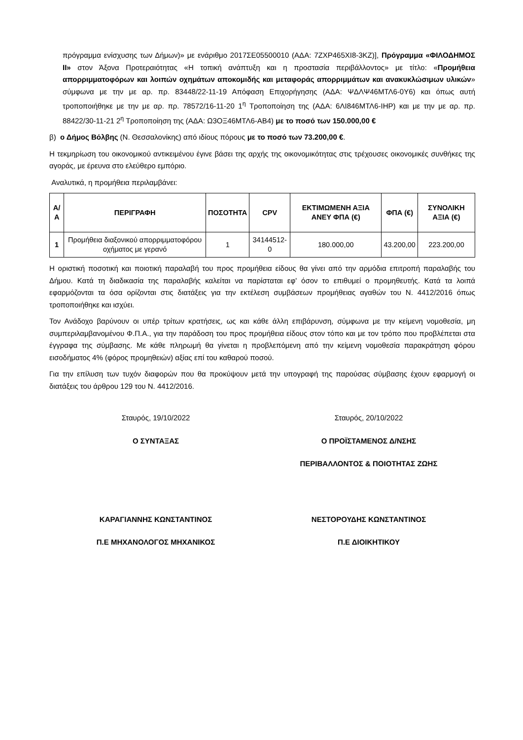πρόγραμμα ενίσχυσης των Δήμων)» με ενάριθμο 2017ΣΕ05500010 (ΑΔΑ: 7ΖΧΡ465ΧΙ8-3ΚΖ)], Πρόγραμμα «ΦΙΛΟΔΗΜΟΣ ΙΙ» στον Άξονα Προτεραιότητας «Η τοπική ανάπτυξη και η προστασία περιβάλλοντος» με τίτλο: «Προμήθεια απορριμματοφόρων και λοιπών οχημάτων αποκομιδής και μεταφοράς απορριμμάτων και ανακυκλώσιμων υλικών» σύμφωνα με την με αρ. πρ. 83448/22-11-19 Απόφαση Επιχορήγησης (ΑΔΑ: ΨΔΛΨ46ΜΤΛ6-0Υ6) και όπως αυτή τροποποιήθηκε με την με αρ. πρ. 78572/16-11-20 1<sup>η</sup> Τροποποίηση της (ΑΔΑ: 6ΛΙ846ΜΤΛ6-ΙΗΡ) και με την με αρ. πρ. 88422/30-11-21 2<sup>η</sup> Τροποποίηση της (ΑΔΑ: Ω3ΟΞ46ΜΤΛ6-ΑΒ4) με το ποσό των 150.000,00 €
β) ο Δήμος Βόλβης (Ν. Θεσσαλονίκης) από ιδίους πόρους με το ποσό των 73.200,00 €.
Η τεκμηρίωση του οικονομικού αντικειμένου έγινε βάσει της αρχής της οικονομικότητας στις τρέχουσες οικονομικές συνθήκες της αγοράς, με έρευνα στο ελεύθερο εμπόριο.
Αναλυτικά, η προμήθεια περιλαμβάνει:
| Α/Α | ΠΕΡΙΓΡΑΦΗ | ΠΟΣΟΤΗΤΑ | CPV | ΕΚΤΙΜΩΜΕΝΗ ΑΞΙΑ ΑΝΕΥ ΦΠΑ (€) | ΦΠΑ (€) | ΣΥΝΟΛΙΚΗ ΑΞΙΑ (€) |
| --- | --- | --- | --- | --- | --- | --- |
| 1 | Προμήθεια διαξονικού απορριμματοφόρου οχήματος με γερανό | 1 | 34144512-0 | 180.000,00 | 43.200,00 | 223.200,00 |
Η οριστική ποσοτική και ποιοτική παραλαβή του προς προμήθεια είδους θα γίνει από την αρμόδια επιτροπή παραλαβής του Δήμου. Κατά τη διαδικασία της παραλαβής καλείται να παρίσταται εφ' όσον το επιθυμεί ο προμηθευτής. Κατά τα λοιπά εφαρμόζονται τα όσα ορίζονται στις διατάξεις για την εκτέλεση συμβάσεων προμήθειας αγαθών του Ν. 4412/2016 όπως τροποποιήθηκε και ισχύει.
Τον Ανάδοχο βαρύνουν οι υπέρ τρίτων κρατήσεις, ως και κάθε άλλη επιβάρυνση, σύμφωνα με την κείμενη νομοθεσία, μη συμπεριλαμβανομένου Φ.Π.Α., για την παράδοση του προς προμήθεια είδους στον τόπο και με τον τρόπο που προβλέπεται στα έγγραφα της σύμβασης. Με κάθε πληρωμή θα γίνεται η προβλεπόμενη από την κείμενη νομοθεσία παρακράτηση φόρου εισοδήματος 4% (φόρος προμηθειών) αξίας επί του καθαρού ποσού.
Για την επίλυση των τυχόν διαφορών που θα προκύψουν μετά την υπογραφή της παρούσας σύμβασης έχουν εφαρμογή οι διατάξεις του άρθρου 129 του Ν. 4412/2016.
Σταυρός, 19/10/2022
Ο ΣΥΝΤΑΞΑΣ
ΚΑΡΑΓΙΑΝΝΗΣ ΚΩΝΣΤΑΝΤΙΝΟΣ
Π.Ε ΜΗΧΑΝΟΛΟΓΟΣ ΜΗΧΑΝΙΚΟΣ
Σταυρός, 20/10/2022
Ο ΠΡΟΪΣΤΑΜΕΝΟΣ Δ/ΝΣΗΣ
ΠΕΡΙΒΑΛΛΟΝΤΟΣ & ΠΟΙΟΤΗΤΑΣ ΖΩΗΣ
ΝΕΣΤΟΡΟΥΔΗΣ ΚΩΝΣΤΑΝΤΙΝΟΣ
Π.Ε ΔΙΟΙΚΗΤΙΚΟΥ